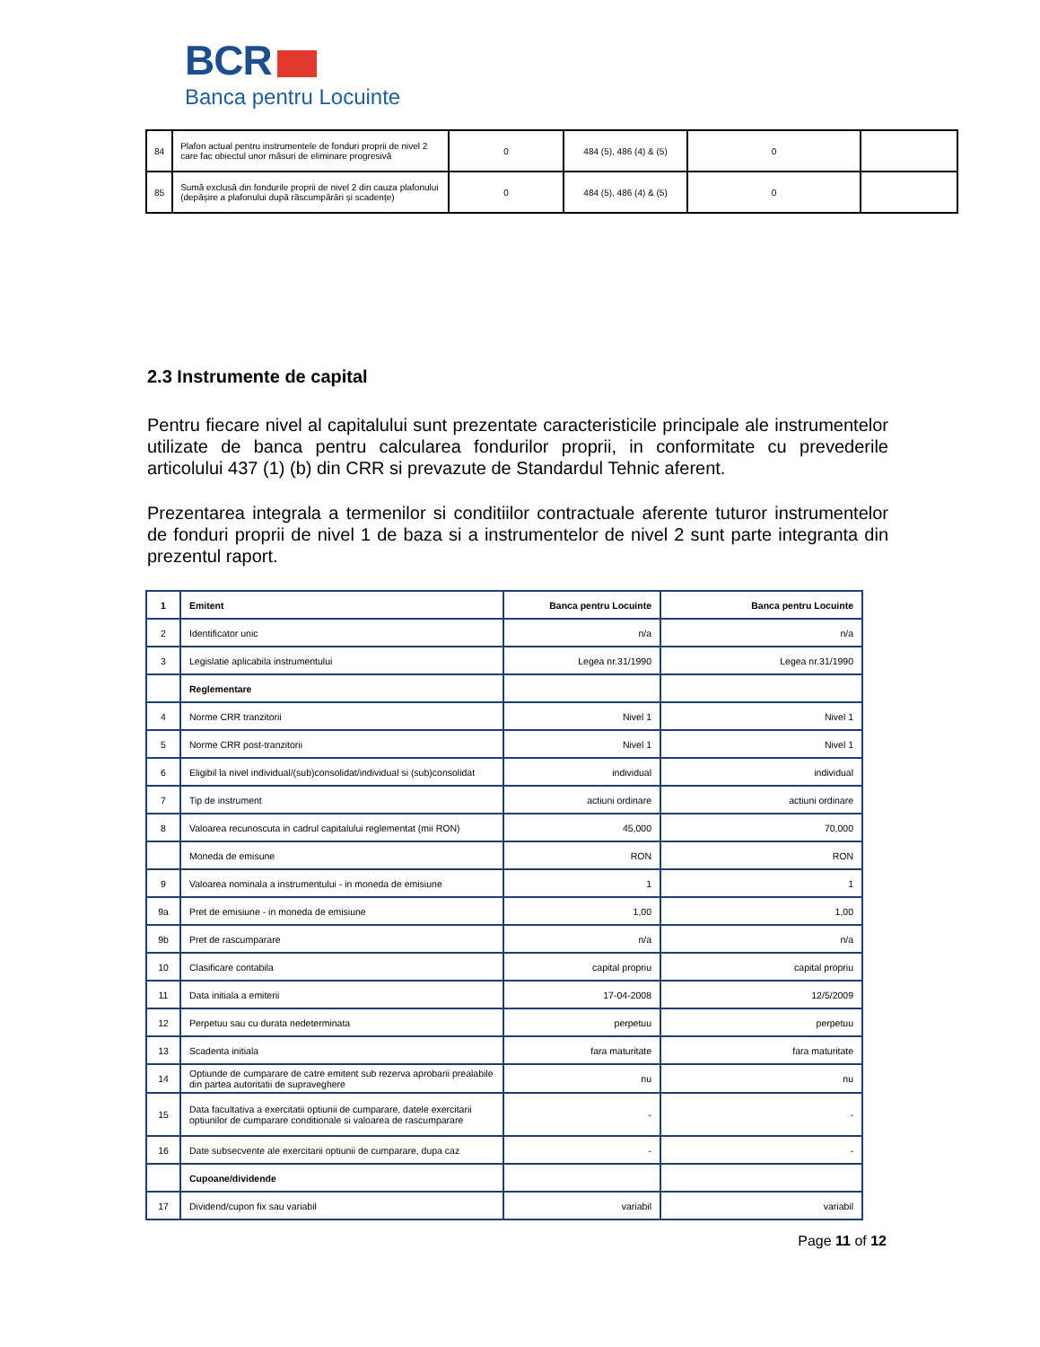BCR
Banca pentru Locuinte
| 84 | Plafon actual pentru instrumentele de fonduri proprii de nivel 2 care fac obiectul unor măsuri de eliminare progresivă | 0 | 484 (5), 486 (4) & (5) | 0 | |
| 85 | Sumă exclusă din fondurile proprii de nivel 2 din cauza plafonului (depășire a plafonului după răscumpărări și scadențe) | 0 | 484 (5), 486 (4) & (5) | 0 | |
2.3 Instrumente de capital
Pentru fiecare nivel al capitalului sunt prezentate caracteristicile principale ale instrumentelor utilizate de banca pentru calcularea fondurilor proprii, in conformitate cu prevederile articolului 437 (1) (b) din CRR si prevazute de Standardul Tehnic aferent.
Prezentarea integrala a termenilor si conditiilor contractuale aferente tuturor instrumentelor de fonduri proprii de nivel 1 de baza si a instrumentelor de nivel 2 sunt parte integranta din prezentul raport.
| 1 | Emitent | Banca pentru Locuinte | Banca pentru Locuinte |
| 2 | Identificator unic | n/a | n/a |
| 3 | Legislatie aplicabila instrumentului | Legea nr.31/1990 | Legea nr.31/1990 |
| | Reglementare | | |
| 4 | Norme CRR tranzitorii | Nivel 1 | Nivel 1 |
| 5 | Norme CRR post-tranzitorii | Nivel 1 | Nivel 1 |
| 6 | Eligibil la nivel individual/(sub)consolidat/individual si (sub)consolidat | individual | individual |
| 7 | Tip de instrument | actiuni ordinare | actiuni ordinare |
| 8 | Valoarea recunoscuta in cadrul capitalului reglementat (mii RON) | 45,000 | 70,000 |
| | Moneda de emisune | RON | RON |
| 9 | Valoarea nominala a instrumentului - in moneda de emisiune | 1 | 1 |
| 9a | Pret de emisiune - in moneda de emisiune | 1,00 | 1,00 |
| 9b | Pret de rascumparare | n/a | n/a |
| 10 | Clasificare contabila | capital propriu | capital propriu |
| 11 | Data initiala a emiterii | 17-04-2008 | 12/5/2009 |
| 12 | Perpetuu sau cu durata nedeterminata | perpetuu | perpetuu |
| 13 | Scadenta initiala | fara maturitate | fara maturitate |
| 14 | Optiunde de cumparare de catre emitent sub rezerva aprobarii prealabile din partea autoritatii de supraveghere | nu | nu |
| 15 | Data facultativa a exercitatii optiunii de cumparare, datele exercitarii optiunilor de cumparare conditionale si valoarea de rascumparare | - | - |
| 16 | Date subsecvente ale exercitarii optiunii de cumparare, dupa caz | - | - |
| | Cupoane/dividende | | |
| 17 | Dividend/cupon fix sau variabil | variabil | variabil |
Page 11 of 12